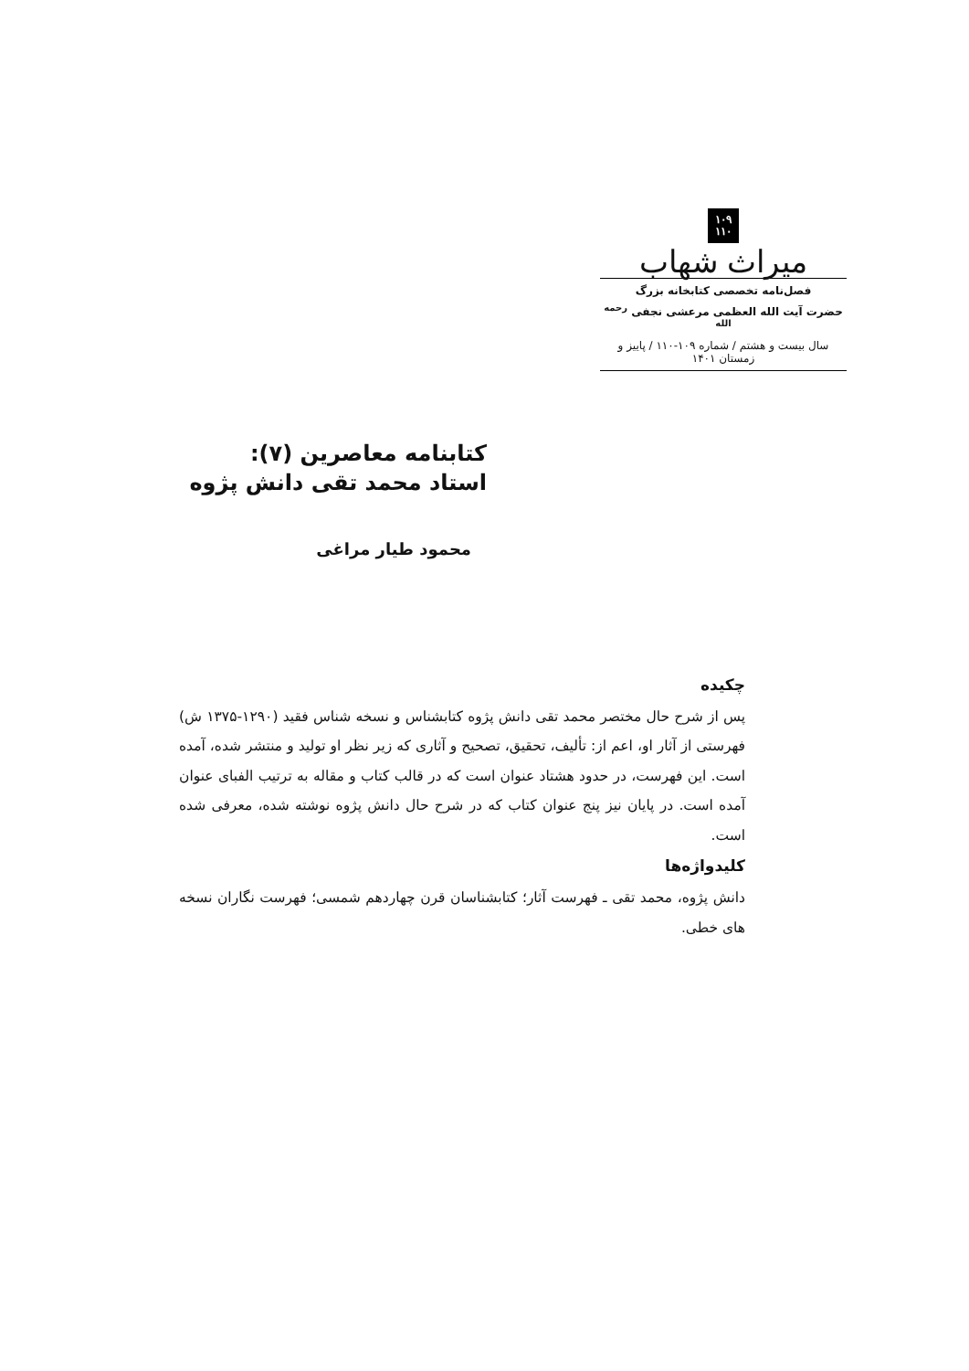۱۰۹
۱۱۰
میراث شهاب
فصل‌نامه تخصصی کتابخانه بزرگ
حضرت آیت الله العظمی مرعشی نجفی <sup>رحمه الله</sup>
سال بیست و هشتم / شماره ۱۰۹-۱۱۰ / پاییز و زمستان ۱۴۰۱
کتابنامه معاصرین (۷):
استاد محمد تقی دانش پژوه
محمود طیار مراغی
چکیده
پس از شرح حال مختصر محمد تقی دانش پژوه کتابشناس و نسخه شناس فقید (۱۲۹۰-۱۳۷۵ ش) فهرستی از آثار او، اعم از: تألیف، تحقیق، تصحیح و آثاری که زیر نظر او تولید و منتشر شده، آمده است. این فهرست، در حدود هشتاد عنوان است که در قالب کتاب و مقاله به ترتیب الفبای عنوان آمده است. در پایان نیز پنج عنوان کتاب که در شرح حال دانش پژوه نوشته شده، معرفی شده است.
کلیدواژه‌ها
دانش پژوه، محمد تقی ـ فهرست آثار؛ کتابشناسان قرن چهاردهم شمسی؛ فهرست نگاران نسخه های خطی.